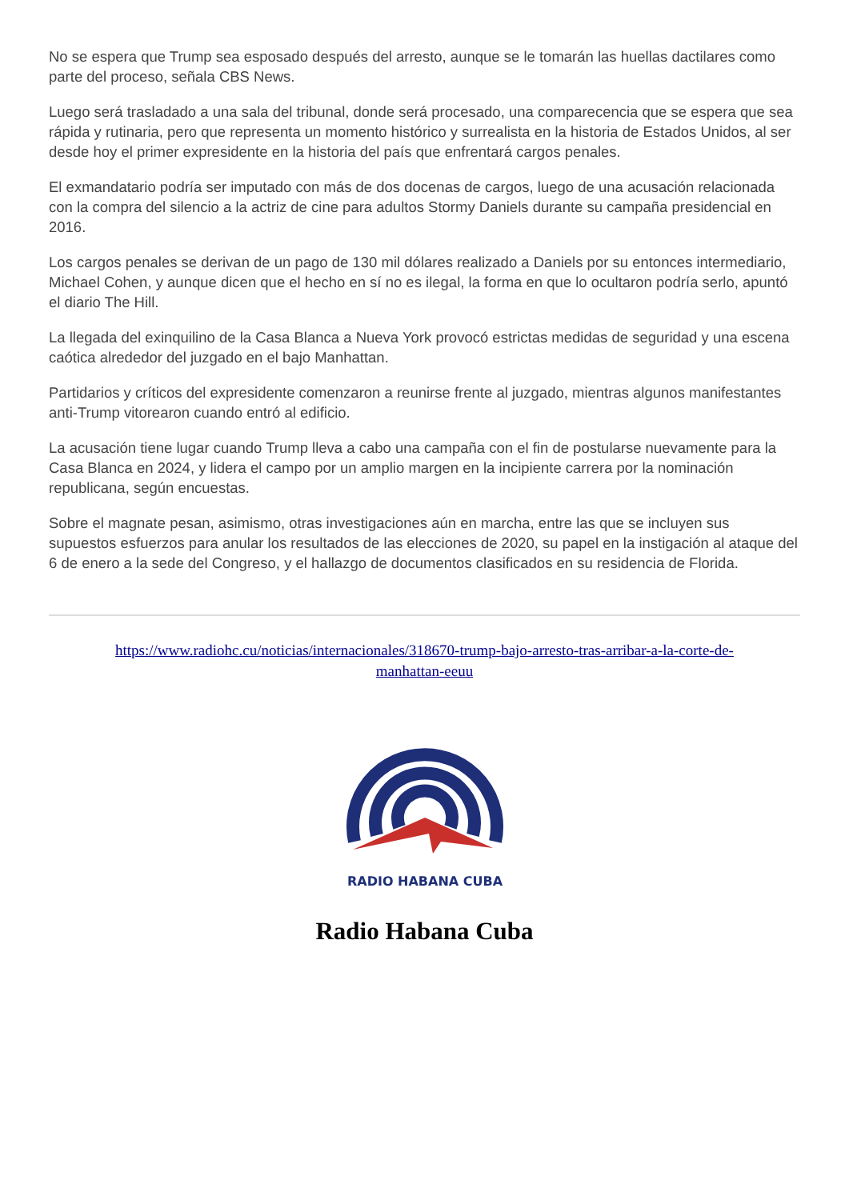No se espera que Trump sea esposado después del arresto, aunque se le tomarán las huellas dactilares como parte del proceso, señala CBS News.
Luego será trasladado a una sala del tribunal, donde será procesado, una comparecencia que se espera que sea rápida y rutinaria, pero que representa un momento histórico y surrealista en la historia de Estados Unidos, al ser desde hoy el primer expresidente en la historia del país que enfrentará cargos penales.
El exmandatario podría ser imputado con más de dos docenas de cargos, luego de una acusación relacionada con la compra del silencio a la actriz de cine para adultos Stormy Daniels durante su campaña presidencial en 2016.
Los cargos penales se derivan de un pago de 130 mil dólares realizado a Daniels por su entonces intermediario, Michael Cohen, y aunque dicen que el hecho en sí no es ilegal, la forma en que lo ocultaron podría serlo, apuntó el diario The Hill.
La llegada del exinquilino de la Casa Blanca a Nueva York provocó estrictas medidas de seguridad y una escena caótica alrededor del juzgado en el bajo Manhattan.
Partidarios y críticos del expresidente comenzaron a reunirse frente al juzgado, mientras algunos manifestantes anti-Trump vitorearon cuando entró al edificio.
La acusación tiene lugar cuando Trump lleva a cabo una campaña con el fin de postularse nuevamente para la Casa Blanca en 2024, y lidera el campo por un amplio margen en la incipiente carrera por la nominación republicana, según encuestas.
Sobre el magnate pesan, asimismo, otras investigaciones aún en marcha, entre las que se incluyen sus supuestos esfuerzos para anular los resultados de las elecciones de 2020, su papel en la instigación al ataque del 6 de enero a la sede del Congreso, y el hallazgo de documentos clasificados en su residencia de Florida.
https://www.radiohc.cu/noticias/internacionales/318670-trump-bajo-arresto-tras-arribar-a-la-corte-de-
manhattan-eeuu
RADIO HABANA CUBA
Radio Habana Cuba